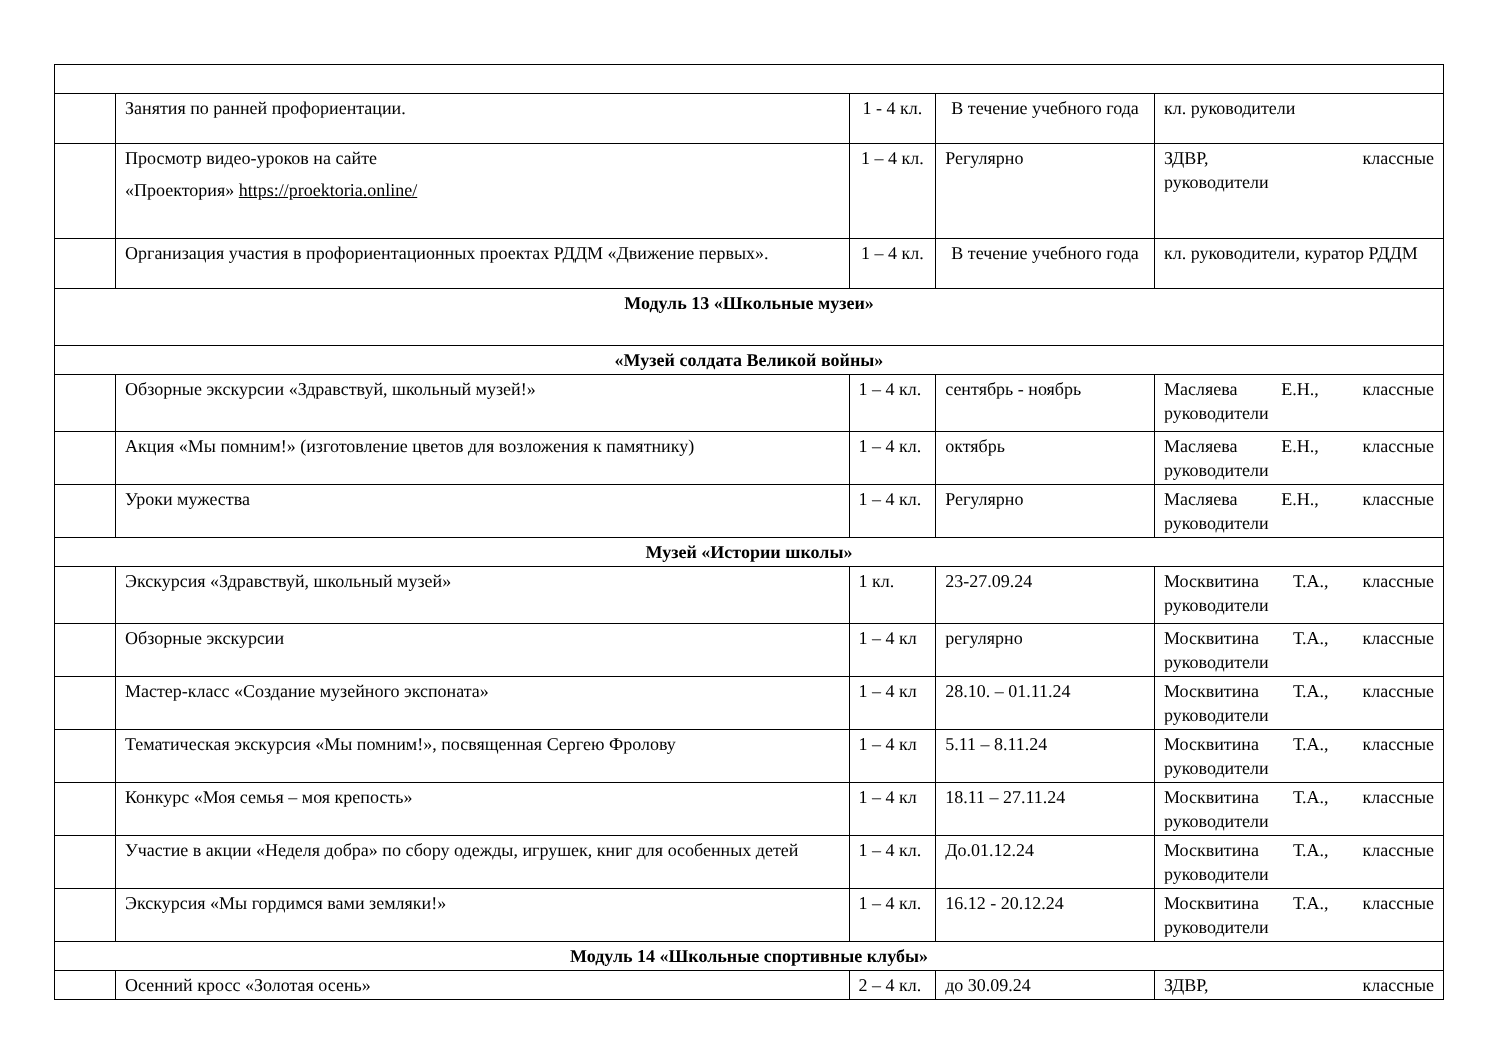| | Занятия по ранней профориентации. | 1 - 4 кл. | В течение учебного года | кл. руководители |
| | Просмотр видео-уроков на сайте «Проектория» https://proektoria.online/ | 1 – 4 кл. | Регулярно | ЗДВР, классные руководители |
| | Организация участия в профориентационных проектах РДДМ «Движение первых». | 1 – 4 кл. | В течение учебного года | кл. руководители, куратор РДДМ |
| Модуль 13 «Школьные музеи» | | | | |
| «Музей солдата Великой войны» | | | | |
| | Обзорные экскурсии «Здравствуй, школьный музей!» | 1 – 4 кл. | сентябрь - ноябрь | Масляева Е.Н., классные руководители |
| | Акция «Мы помним!» (изготовление цветов для возложения к памятнику) | 1 – 4 кл. | октябрь | Масляева Е.Н., классные руководители |
| | Уроки мужества | 1 – 4 кл. | Регулярно | Масляева Е.Н., классные руководители |
| Музей «Истории школы» | | | | |
| | Экскурсия «Здравствуй, школьный музей» | 1 кл. | 23-27.09.24 | Москвитина Т.А., классные руководители |
| | Обзорные экскурсии | 1 – 4 кл | регулярно | Москвитина Т.А., классные руководители |
| | Мастер-класс «Создание музейного экспоната» | 1 – 4 кл | 28.10. – 01.11.24 | Москвитина Т.А., классные руководители |
| | Тематическая экскурсия «Мы помним!», посвященная Сергею Фролову | 1 – 4 кл | 5.11 – 8.11.24 | Москвитина Т.А., классные руководители |
| | Конкурс «Моя семья – моя крепость» | 1 – 4 кл | 18.11 – 27.11.24 | Москвитина Т.А., классные руководители |
| | Участие в акции «Неделя добра» по сбору одежды, игрушек, книг для особенных детей | 1 – 4 кл. | До.01.12.24 | Москвитина Т.А., классные руководители |
| | Экскурсия «Мы гордимся вами земляки!» | 1 – 4 кл. | 16.12 - 20.12.24 | Москвитина Т.А., классные руководители |
| Модуль 14 «Школьные спортивные клубы» | | | | |
| | Осенний кросс «Золотая осень» | 2 – 4 кл. | до 30.09.24 | ЗДВР, классные |